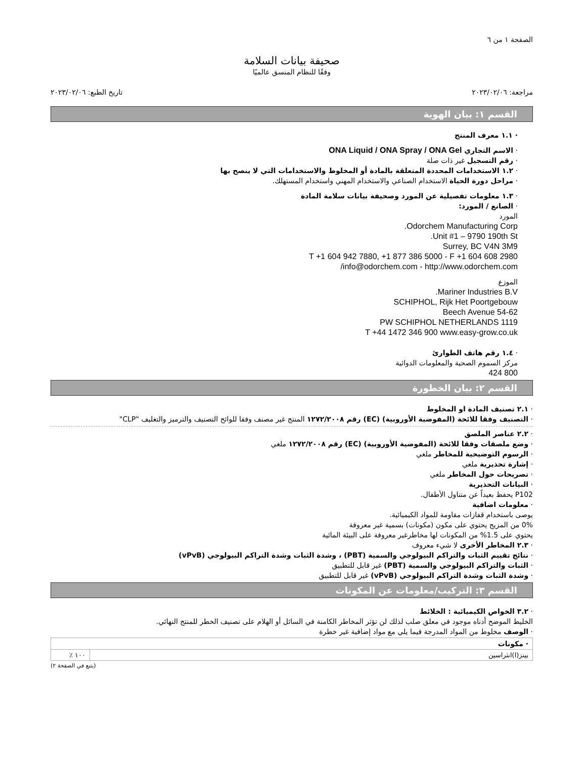الصفحة ١ من ٦
صحيفة بيانات السلامة
وفقًا للنظام المنسق عالميًا
مراجعة: ٢٠٢٣/٠٢/٠٦ تاريخ الطبع: ٢٠٢٣/٠٢/٠٦
القسم ١: بيان الهوية
· ١.١ معرف المنتج
· الاسم التجاري ONA Liquid / ONA Spray / ONA Gel
· رقم التسجيل غير ذات صلة
· ١.٢ الاستخدامات المحددة المتعلقة بالمادة أو المخلوط والاستخدامات التي لا ينصح بها
· مراحل دورة الحياة الاستخدام الصناعي والاستخدام المهني واستخدام المستهلك.
· ١.٣ معلومات تفصيلية عن المورد وصحيفة بيانات سلامة المادة
· الصانع / المورد:
المورد
Odorchem Manufacturing Corp.
Unit #1 – 9790 190th St.
Surrey, BC V4N 3M9
T +1 604 942 7880, +1 877 386 5000 - F +1 604 608 2980
info@odorchem.com - http://www.odorchem.com/
الموزع
Mariner Industries B.V.
SCHIPHOL, Rijk Het Poortgebouw
Beech Avenue 54-62
1119 PW SCHIPHOL NETHERLANDS
T +44 1472 346 900 www.easy-grow.co.uk
· ١.٤ رقم هاتف الطوارئ
مركز السموم الصحية والمعلومات الدوائية
800 424
القسم ٢: بيان الخطورة
· ٢.١ تصنيف المادة او المخلوط
· التصنيف وفقا للائحة (المفوضية الأوروبية) (EC) رقم ١٢٧٢/٢٠٠٨ المنتج غير مصنف وفقا للوائح التصنيف والترميز والتغليف "CLP"
· ٢.٢ عناصر الملصق
· وضع ملصقات وفقا للائحة (المفوضية الأوروبية) (EC) رقم ١٢٧٢/٢٠٠٨ ملغي
· الرسوم التوضيحية للمخاطر ملغي
· إشارة تحذيرية ملغي
· تصريحات حول المخاطر ملغي
· البيانات التحذيرية
P102 يحفظ بعيداً عن متناول الأطفال.
· معلومات اضافية
يوصى باستخدام قفازات مقاومة للمواد الكيميائية.
0% من المزيج يحتوي على مكون (مكونات) بسمية غير معروفة
يحتوي على 1.5% من المكونات لها مخاطرغير معروفة على البيئة المائية
· ٢.٣ المخاطر الأخرى لا شيء معروف
· نتائج تقييم الثبات والتراكم البيولوجي والسمية (PBT) ، وشدة الثبات وشدة التراكم البيولوجي (vPvB)
· الثبات والتراكم البيولوجي والسمية (PBT) غير قابل للتطبيق
· وشدة الثبات وشدة التراكم البيولوجي (vPvB) غير قابل للتطبيق
القسم ٣: التركيب/معلومات عن المكونات
· ٣.٢ الخواص الكيميائية : الخلائط
الخليط الموضح أدناه موجود في معلق صلب لذلك لن تؤثر المخاطر الكامنة في السائل أو الهلام على تصنيف الخطر للمنتج النهائي.
· الوصف مخلوط من المواد المدرجة فيما يلي مع مواد إضافية غير خطرة
| · مكونات | |
| --- | --- |
| بينز(ا)انثراسين | ١٠٠ ٪ |
(يتبع في الصفحة ٢)